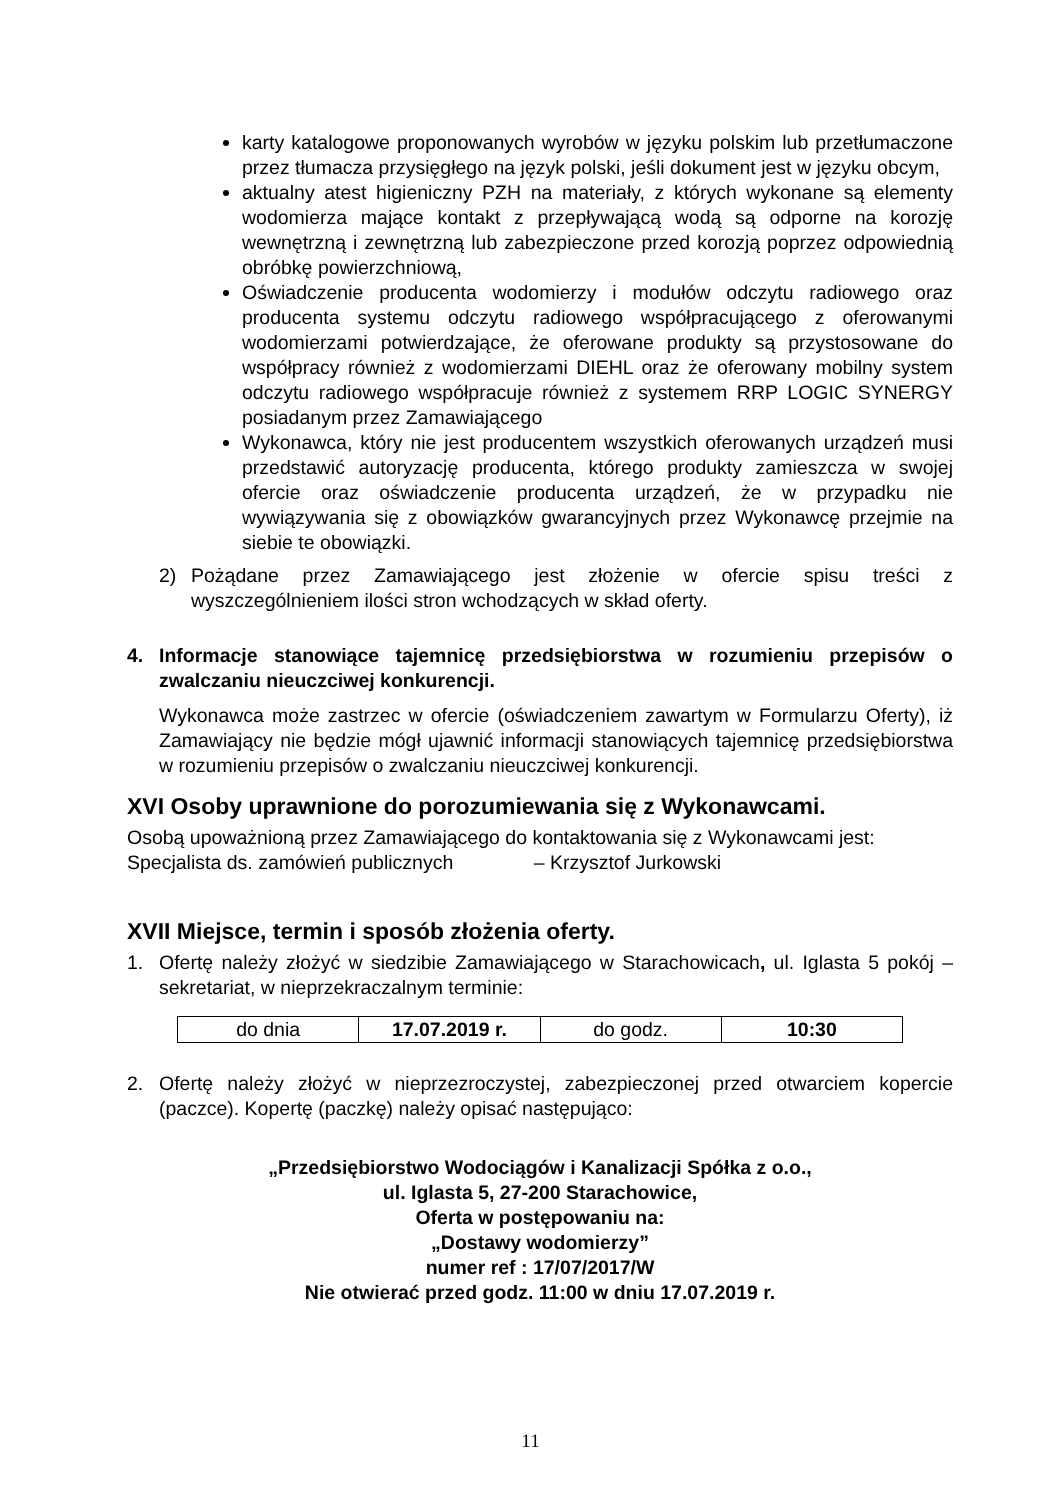karty katalogowe proponowanych wyrobów w języku polskim lub przetłumaczone przez tłumacza przysięgłego na język polski, jeśli dokument jest w języku obcym,
aktualny atest higieniczny PZH na materiały, z których wykonane są elementy wodomierza mające kontakt z przepływającą wodą są odporne na korozję wewnętrzną i zewnętrzną lub zabezpieczone przed korozją poprzez odpowiednią obróbkę powierzchniową,
Oświadczenie producenta wodomierzy i modułów odczytu radiowego oraz producenta systemu odczytu radiowego współpracującego z oferowanymi wodomierzami potwierdzające, że oferowane produkty są przystosowane do współpracy również z wodomierzami DIEHL oraz że oferowany mobilny system odczytu radiowego współpracuje również z systemem RRP LOGIC SYNERGY posiadanym przez Zamawiającego
Wykonawca, który nie jest producentem wszystkich oferowanych urządzeń musi przedstawić autoryzację producenta, którego produkty zamieszcza w swojej ofercie oraz oświadczenie producenta urządzeń, że w przypadku nie wywiązywania się z obowiązków gwarancyjnych przez Wykonawcę przejmie na siebie te obowiązki.
2) Pożądane przez Zamawiającego jest złożenie w ofercie spisu treści z wyszczególnieniem ilości stron wchodzących w skład oferty.
4. Informacje stanowiące tajemnicę przedsiębiorstwa w rozumieniu przepisów o zwalczaniu nieuczciwej konkurencji.
Wykonawca może zastrzec w ofercie (oświadczeniem zawartym w Formularzu Oferty), iż Zamawiający nie będzie mógł ujawnić informacji stanowiących tajemnicę przedsiębiorstwa w rozumieniu przepisów o zwalczaniu nieuczciwej konkurencji.
XVI Osoby uprawnione do porozumiewania się z Wykonawcami.
Osobą upoważnioną przez Zamawiającego do kontaktowania się z Wykonawcami jest:
Specjalista ds. zamówień publicznych – Krzysztof Jurkowski
XVII Miejsce, termin i sposób złożenia oferty.
1. Ofertę należy złożyć w siedzibie Zamawiającego w Starachowicach, ul. Iglasta 5 pokój – sekretariat, w nieprzekraczalnym terminie:
| do dnia | 17.07.2019 r. | do godz. | 10:30 |
2. Ofertę należy złożyć w nieprzezroczystej, zabezpieczonej przed otwarciem kopercie (paczce). Kopertę (paczkę) należy opisać następująco:
„Przedsiębiorstwo Wodociągów i Kanalizacji Spółka z o.o.,
ul. Iglasta 5, 27-200 Starachowice,
Oferta w postępowaniu na:
„Dostawy wodomierzy”
numer ref : 17/07/2017/W
Nie otwierać przed godz. 11:00 w dniu 17.07.2019 r.
11